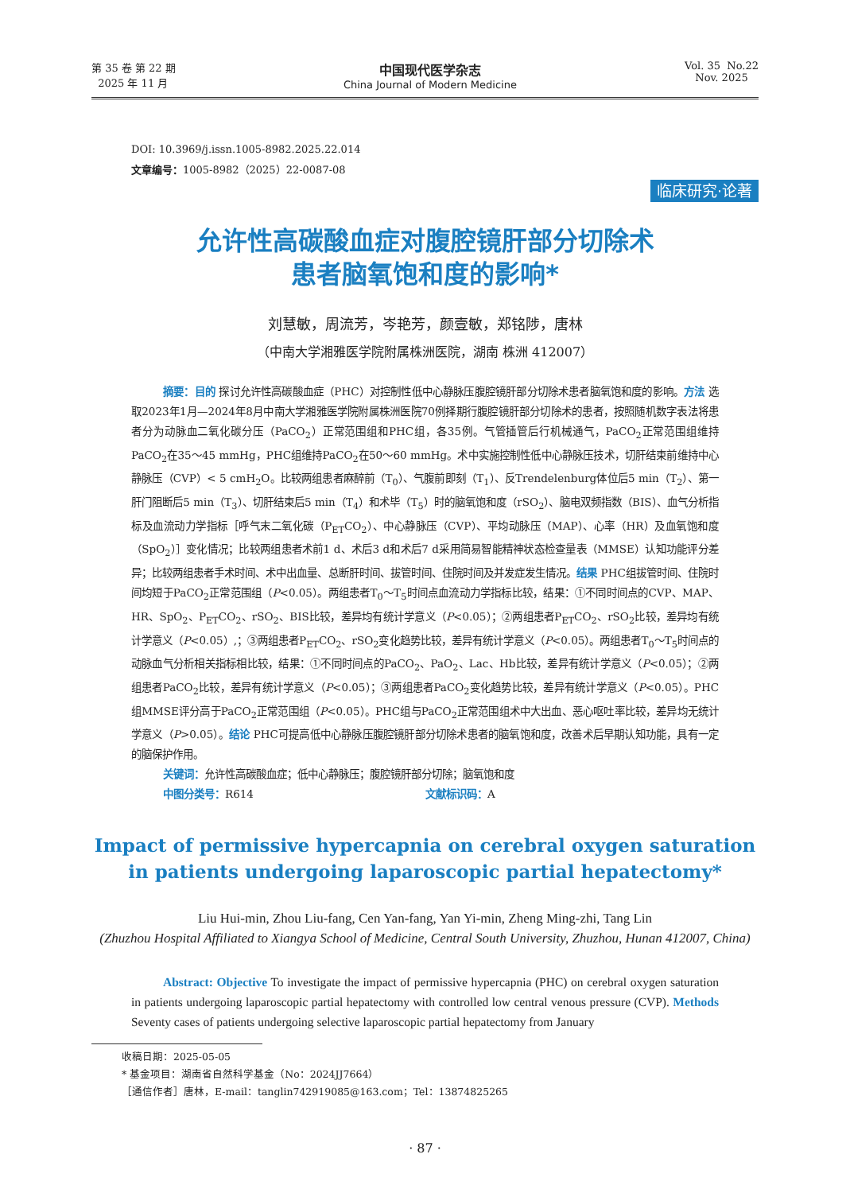第 35 卷 第 22 期
2025 年 11 月
中国现代医学杂志
China Journal of Modern Medicine
Vol. 35 No.22
Nov. 2025
DOI: 10.3969/j.issn.1005-8982.2025.22.014
文章编号：1005-8982（2025）22-0087-08
临床研究·论著
允许性高碳酸血症对腹腔镜肝部分切除术
患者脑氧饱和度的影响*
刘慧敏，周流芳，岑艳芳，颜壹敏，郑铭陟，唐林
（中南大学湘雅医学院附属株洲医院，湖南 株洲 412007）
摘要：目的 探讨允许性高碳酸血症（PHC）对控制性低中心静脉压腹腔镜肝部分切除术患者脑氧饱和度的影响。方法 选取2023年1月—2024年8月中南大学湘雅医学院附属株洲医院70例择期行腹腔镜肝部分切除术的患者，按照随机数字表法将患者分为动脉血二氧化碳分压（PaCO<sub>2</sub>）正常范围组和PHC组，各35例。气管插管后行机械通气，PaCO<sub>2</sub>正常范围组维持PaCO<sub>2</sub>在35～45 mmHg，PHC组维持PaCO<sub>2</sub>在50～60 mmHg。术中实施控制性低中心静脉压技术，切肝结束前维持中心静脉压（CVP）< 5 cmH<sub>2</sub>O。比较两组患者麻醉前（T<sub>0</sub>）、气腹前即刻（T<sub>1</sub>）、反Trendelenburg体位后5 min（T<sub>2</sub>）、第一肝门阻断后5 min（T<sub>3</sub>）、切肝结束后5 min（T<sub>4</sub>）和术毕（T<sub>5</sub>）时的脑氧饱和度（rSO<sub>2</sub>）、脑电双频指数（BIS）、血气分析指标及血流动力学指标［呼气末二氧化碳（P<sub>ET</sub>CO<sub>2</sub>）、中心静脉压（CVP）、平均动脉压（MAP）、心率（HR）及血氧饱和度（SpO<sub>2</sub>）］变化情况；比较两组患者术前1 d、术后3 d和术后7 d采用简易智能精神状态检查量表（MMSE）认知功能评分差异；比较两组患者手术时间、术中出血量、总断肝时间、拔管时间、住院时间及并发症发生情况。结果 PHC组拔管时间、住院时间均短于PaCO<sub>2</sub>正常范围组（P<0.05）。两组患者T<sub>0</sub>～T<sub>5</sub>时间点血流动力学指标比较，结果：①不同时间点的CVP、MAP、HR、SpO<sub>2</sub>、P<sub>ET</sub>CO<sub>2</sub>、rSO<sub>2</sub>、BIS比较，差异均有统计学意义（P<0.05）；②两组患者P<sub>ET</sub>CO<sub>2</sub>、rSO<sub>2</sub>比较，差异均有统计学意义（P<0.05）,；③两组患者P<sub>ET</sub>CO<sub>2</sub>、rSO<sub>2</sub>变化趋势比较，差异有统计学意义（P<0.05）。两组患者T<sub>0</sub>～T<sub>5</sub>时间点的动脉血气分析相关指标相比较，结果：①不同时间点的PaCO<sub>2</sub>、PaO<sub>2</sub>、Lac、Hb比较，差异有统计学意义（P<0.05）；②两组患者PaCO<sub>2</sub>比较，差异有统计学意义（P<0.05）；③两组患者PaCO<sub>2</sub>变化趋势比较，差异有统计学意义（P<0.05）。PHC组MMSE评分高于PaCO<sub>2</sub>正常范围组（P<0.05）。PHC组与PaCO<sub>2</sub>正常范围组术中大出血、恶心呕吐率比较，差异均无统计学意义（P>0.05）。结论 PHC可提高低中心静脉压腹腔镜肝部分切除术患者的脑氧饱和度，改善术后早期认知功能，具有一定的脑保护作用。
关键词：允许性高碳酸血症；低中心静脉压；腹腔镜肝部分切除；脑氧饱和度
中图分类号：R614 文献标识码：A
Impact of permissive hypercapnia on cerebral oxygen saturation in patients undergoing laparoscopic partial hepatectomy*
Liu Hui-min, Zhou Liu-fang, Cen Yan-fang, Yan Yi-min, Zheng Ming-zhi, Tang Lin
(Zhuzhou Hospital Affiliated to Xiangya School of Medicine, Central South University, Zhuzhou, Hunan 412007, China)
Abstract: Objective To investigate the impact of permissive hypercapnia (PHC) on cerebral oxygen saturation in patients undergoing laparoscopic partial hepatectomy with controlled low central venous pressure (CVP). Methods Seventy cases of patients undergoing selective laparoscopic partial hepatectomy from January
收稿日期：2025-05-05
* 基金项目：湖南省自然科学基金（No：2024JJ7664）
［通信作者］唐林，E-mail：tanglin742919085@163.com；Tel：13874825265
· 87 ·